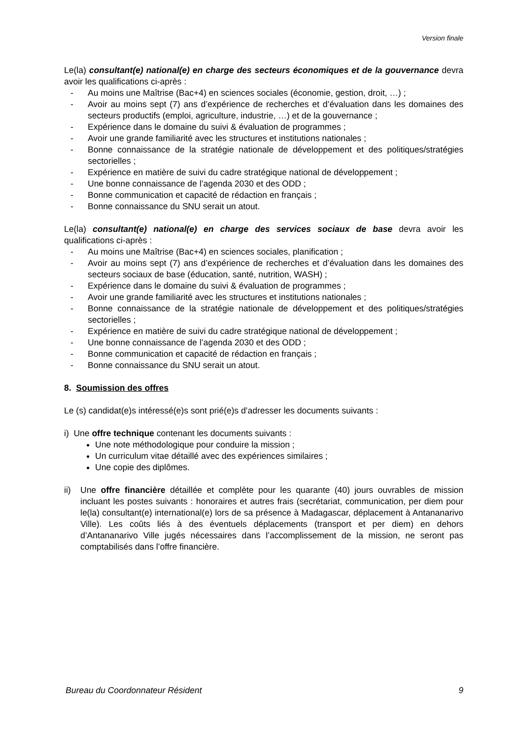Version finale
Le(la) consultant(e) national(e) en charge des secteurs économiques et de la gouvernance devra avoir les qualifications ci-après :
- Au moins une Maîtrise (Bac+4) en sciences sociales (économie, gestion, droit, …) ;
- Avoir au moins sept (7) ans d’expérience de recherches et d’évaluation dans les domaines des secteurs productifs (emploi, agriculture, industrie, …) et de la gouvernance ;
- Expérience dans le domaine du suivi & évaluation de programmes ;
- Avoir une grande familiarité avec les structures et institutions nationales ;
- Bonne connaissance de la stratégie nationale de développement et des politiques/stratégies sectorielles ;
- Expérience en matière de suivi du cadre stratégique national de développement ;
- Une bonne connaissance de l’agenda 2030 et des ODD ;
- Bonne communication et capacité de rédaction en français ;
- Bonne connaissance du SNU serait un atout.
Le(la) consultant(e) national(e) en charge des services sociaux de base devra avoir les qualifications ci-après :
- Au moins une Maîtrise (Bac+4) en sciences sociales, planification ;
- Avoir au moins sept (7) ans d’expérience de recherches et d’évaluation dans les domaines des secteurs sociaux de base (éducation, santé, nutrition, WASH) ;
- Expérience dans le domaine du suivi & évaluation de programmes ;
- Avoir une grande familiarité avec les structures et institutions nationales ;
- Bonne connaissance de la stratégie nationale de développement et des politiques/stratégies sectorielles ;
- Expérience en matière de suivi du cadre stratégique national de développement ;
- Une bonne connaissance de l’agenda 2030 et des ODD ;
- Bonne communication et capacité de rédaction en français ;
- Bonne connaissance du SNU serait un atout.
8. Soumission des offres
Le (s) candidat(e)s intéressé(e)s sont prié(e)s d’adresser les documents suivants :
i) Une offre technique contenant les documents suivants :
Une note méthodologique pour conduire la mission ;
Un curriculum vitae détaillé avec des expériences similaires ;
Une copie des diplômes.
ii) Une offre financière détaillée et complète pour les quarante (40) jours ouvrables de mission incluant les postes suivants : honoraires et autres frais (secrétariat, communication, per diem pour le(la) consultant(e) international(e) lors de sa présence à Madagascar, déplacement à Antananarivo Ville). Les coûts liés à des éventuels déplacements (transport et per diem) en dehors d’Antananarivo Ville jugés nécessaires dans l’accomplissement de la mission, ne seront pas comptabilisés dans l’offre financière.
Bureau du Coordonnateur Résident 9